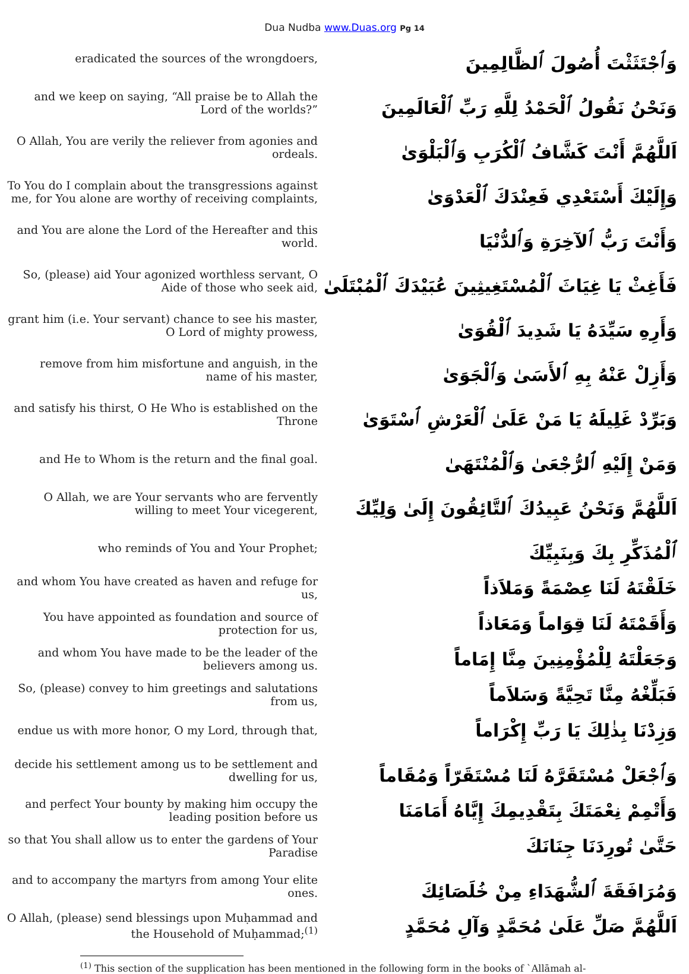Dua Nudba www.Duas.org Pg 14
| eradicated the sources of the wrongdoers, | وَٱجْتَثَثْتَ أُصُولَ ٱلظَّالِمِينَ |
| and we keep on saying, “All praise be to Allah the Lord of the worlds?” | وَنَحْنُ نَقُولُ ٱلْحَمْدُ لِلَّهِ رَبِّ ٱلْعَالَمِينَ |
| O Allah, You are verily the reliever from agonies and ordeals. | اَللَّهُمَّ أَنْتَ كَشَّافُ ٱلْكُرَبِ وَٱلْبَلْوَىٰ |
| To You do I complain about the transgressions against me, for You alone are worthy of receiving complaints, | وَإِلَيْكَ أَسْتَعْدِي فَعِنْدَكَ ٱلْعَدْوَىٰ |
| and You are alone the Lord of the Hereafter and this world. | وَأَنْتَ رَبُّ ٱلآخِرَةِ وَٱلدُّنْيَا |
| So, (please) aid Your agonized worthless servant, O Aide of those who seek aid, | فَأَغِثْ يَا غِيَاثَ ٱلْمُسْتَغِيثِينَ عُبَيْدَكَ ٱلْمُبْتَلَىٰ |
| grant him (i.e. Your servant) chance to see his master, O Lord of mighty prowess, | وَأَرِهِ سَيِّدَهُ يَا شَدِيدَ ٱلْقُوَىٰ |
| remove from him misfortune and anguish, in the name of his master, | وَأَزِلْ عَنْهُ بِهِ ٱلأَسَىٰ وَٱلْجَوَىٰ |
| and satisfy his thirst, O He Who is established on the Throne | وَبَرِّدْ غَلِيلَهُ يَا مَنْ عَلَىٰ ٱلْعَرْشِ ٱسْتَوَىٰ |
| and He to Whom is the return and the final goal. | وَمَنْ إِلَيْهِ ٱلرُّجْعَىٰ وَٱلْمُنْتَهَىٰ |
| O Allah, we are Your servants who are fervently willing to meet Your vicegerent, | اَللَّهُمَّ وَنَحْنُ عَبِيدُكَ ٱلتَّائِقُونَ إِلَىٰ وَلِيِّكَ |
| who reminds of You and Your Prophet; | ٱلْمُذَكِّرِ بِكَ وَبِنَبِيِّكَ |
| and whom You have created as haven and refuge for us, | خَلَقْتَهُ لَنَا عِصْمَةً وَمَلاَذاً |
| You have appointed as foundation and source of protection for us, | وَأَقَمْتَهُ لَنَا قِوَاماً وَمَعَاذاً |
| and whom You have made to be the leader of the believers among us. | وَجَعَلْتَهُ لِلْمُؤْمِنِينَ مِنَّا إِمَاماً |
| So, (please) convey to him greetings and salutations from us, | فَبَلِّغْهُ مِنَّا تَحِيَّةً وَسَلاَماً |
| endue us with more honor, O my Lord, through that, | وَزِدْنَا بِذٰلِكَ يَا رَبِّ إِكْرَاماً |
| decide his settlement among us to be settlement and dwelling for us, | وَٱجْعَلْ مُسْتَقَرَّهُ لَنَا مُسْتَقَرّاً وَمُقَاماً |
| and perfect Your bounty by making him occupy the leading position before us | وَأَتْمِمْ نِعْمَتَكَ بِتَقْدِيمِكَ إِيَّاهُ أَمَامَنَا |
| so that You shall allow us to enter the gardens of Your Paradise | حَتَّىٰ تُورِدَنَا جِنَانَكَ |
| and to accompany the martyrs from among Your elite ones. | وَمُرَافَقَةَ ٱلشُّهَدَاءِ مِنْ خُلَصَائِكَ |
| O Allah, (please) send blessings upon Muḥammad and the Household of Muḥammad;<sup>(1)</sup> | اَللَّهُمَّ صَلِّ عَلَىٰ مُحَمَّدٍ وَآلِ مُحَمَّدٍ |
<sup>(1)</sup> This section of the supplication has been mentioned in the following form in the books of `Allāmah al-